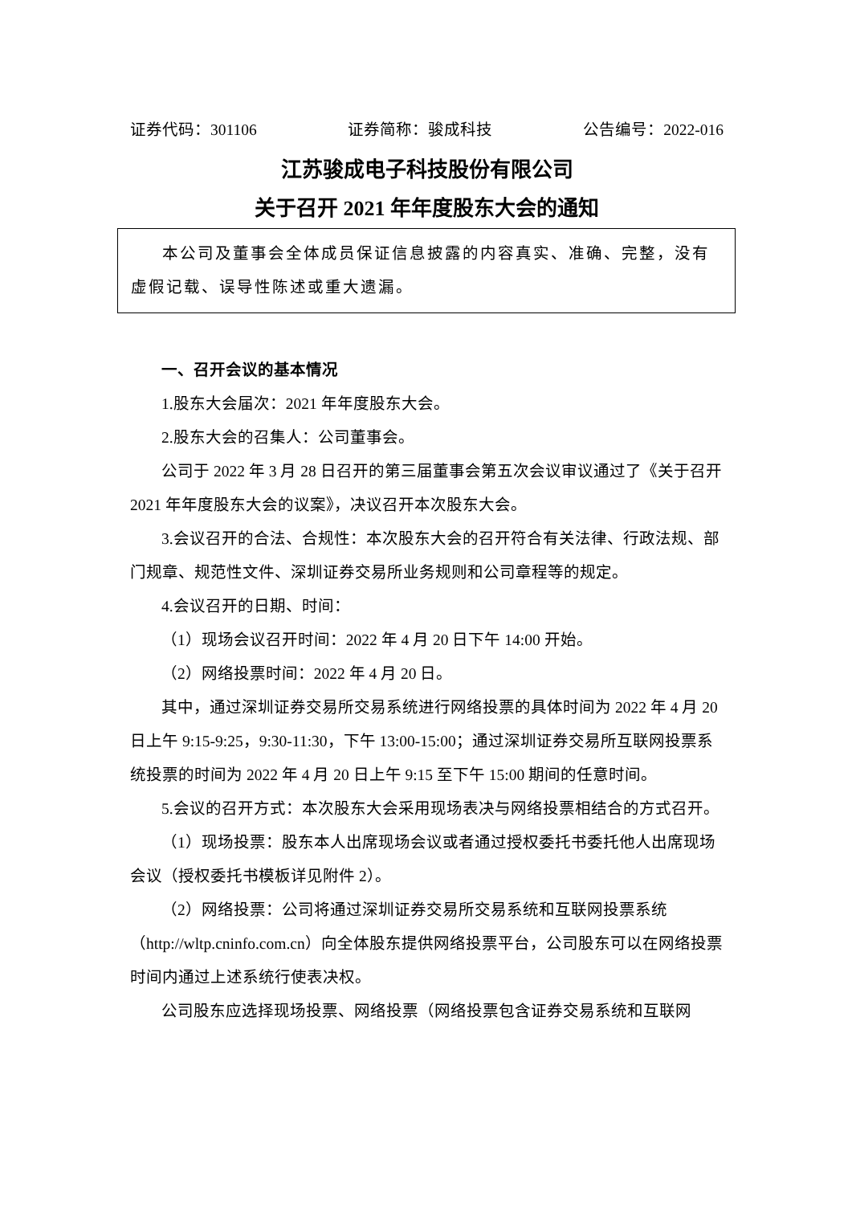证券代码：301106 证券简称：骏成科技 公告编号：2022-016
江苏骏成电子科技股份有限公司
关于召开 2021 年年度股东大会的通知
本公司及董事会全体成员保证信息披露的内容真实、准确、完整，没有虚假记载、误导性陈述或重大遗漏。
一、召开会议的基本情况
1.股东大会届次：2021 年年度股东大会。
2.股东大会的召集人：公司董事会。
公司于 2022 年 3 月 28 日召开的第三届董事会第五次会议审议通过了《关于召开 2021 年年度股东大会的议案》，决议召开本次股东大会。
3.会议召开的合法、合规性：本次股东大会的召开符合有关法律、行政法规、部门规章、规范性文件、深圳证券交易所业务规则和公司章程等的规定。
4.会议召开的日期、时间：
（1）现场会议召开时间：2022 年 4 月 20 日下午 14:00 开始。
（2）网络投票时间：2022 年 4 月 20 日。
其中，通过深圳证券交易所交易系统进行网络投票的具体时间为 2022 年 4 月 20 日上午 9:15-9:25，9:30-11:30，下午 13:00-15:00；通过深圳证券交易所互联网投票系统投票的时间为 2022 年 4 月 20 日上午 9:15 至下午 15:00 期间的任意时间。
5.会议的召开方式：本次股东大会采用现场表决与网络投票相结合的方式召开。
（1）现场投票：股东本人出席现场会议或者通过授权委托书委托他人出席现场会议（授权委托书模板详见附件 2）。
（2）网络投票：公司将通过深圳证券交易所交易系统和互联网投票系统（http://wltp.cninfo.com.cn）向全体股东提供网络投票平台，公司股东可以在网络投票时间内通过上述系统行使表决权。
公司股东应选择现场投票、网络投票（网络投票包含证券交易系统和互联网